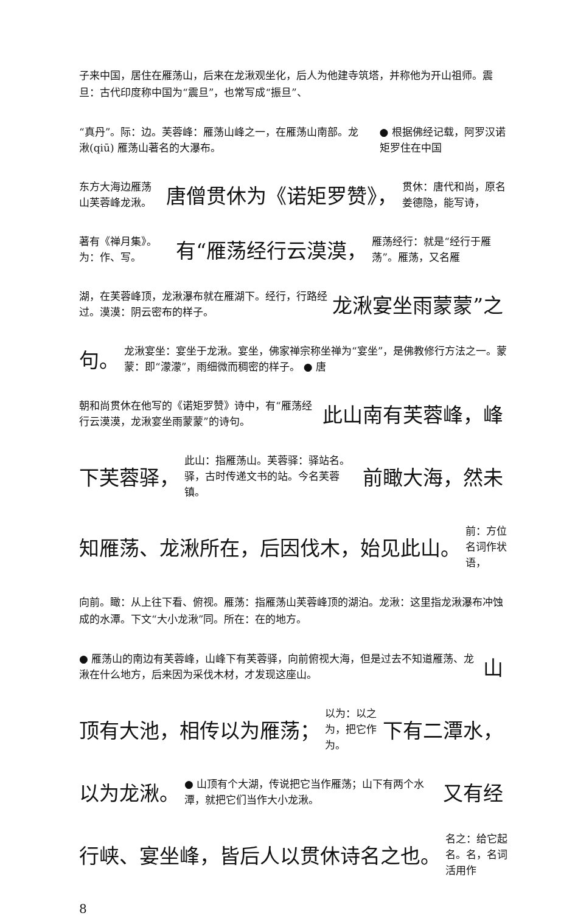子来中国，居住在雁荡山，后来在龙湫观坐化，后人为他建寺筑塔，并称他为开山祖师。震旦：古代印度称中国为“震旦”，也常写成“振旦”、
“真丹”。际：边。芙蓉峰：雁荡山峰之一，在雁荡山南部。龙湫(qiū) 雁荡山著名的大瀑布。
● 根据佛经记载，阿罗汉诺矩罗住在中国
东方大海边雁荡山芙蓉峰龙湫。
唐僧贯休为《诺矩罗赞》，
贯休：唐代和尚，原名姜德隐，能写诗，
著有《禅月集》。为：作、写。
有“雁荡经行云漠漠，
雁荡经行：就是“经行于雁荡”。雁荡，又名雁
湖，在芙蓉峰顶，龙湫瀑布就在雁湖下。经行，行路经过。漠漠：阴云密布的样子。
龙湫宴坐雨蒙蒙”之
句。
龙湫宴坐：宴坐于龙湫。宴坐，佛家禅宗称坐禅为“宴坐”，是佛教修行方法之一。蒙蒙：即“濛濛”，雨细微而稠密的样子。 ● 唐
朝和尚贯休在他写的《诺矩罗赞》诗中，有“雁荡经行云漠漠，龙湫宴坐雨蒙蒙”的诗句。
此山南有芙蓉峰，峰
下芙蓉驿，
此山：指雁荡山。芙蓉驿：驿站名。驿，古时传递文书的站。今名芙蓉镇。
前瞰大海，然未
知雁荡、龙湫所在，后因伐木，始见此山。
前：方位名词作状语，
向前。瞰：从上往下看、俯视。雁荡：指雁荡山芙蓉峰顶的湖泊。龙湫：这里指龙湫瀑布冲蚀成的水潭。下文“大小龙湫”同。所在：在的地方。
● 雁荡山的南边有芙蓉峰，山峰下有芙蓉驿，向前俯视大海，但是过去不知道雁荡、龙湫在什么地方，后来因为采伐木材，才发现这座山。
山
顶有大池，相传以为雁荡；
以为：以之为，把它作为。
下有二潭水，
以为龙湫。
● 山顶有个大湖，传说把它当作雁荡；山下有两个水潭，就把它们当作大小龙湫。
又有经
行峡、宴坐峰，皆后人以贯休诗名之也。
名之：给它起名。名，名词活用作
8